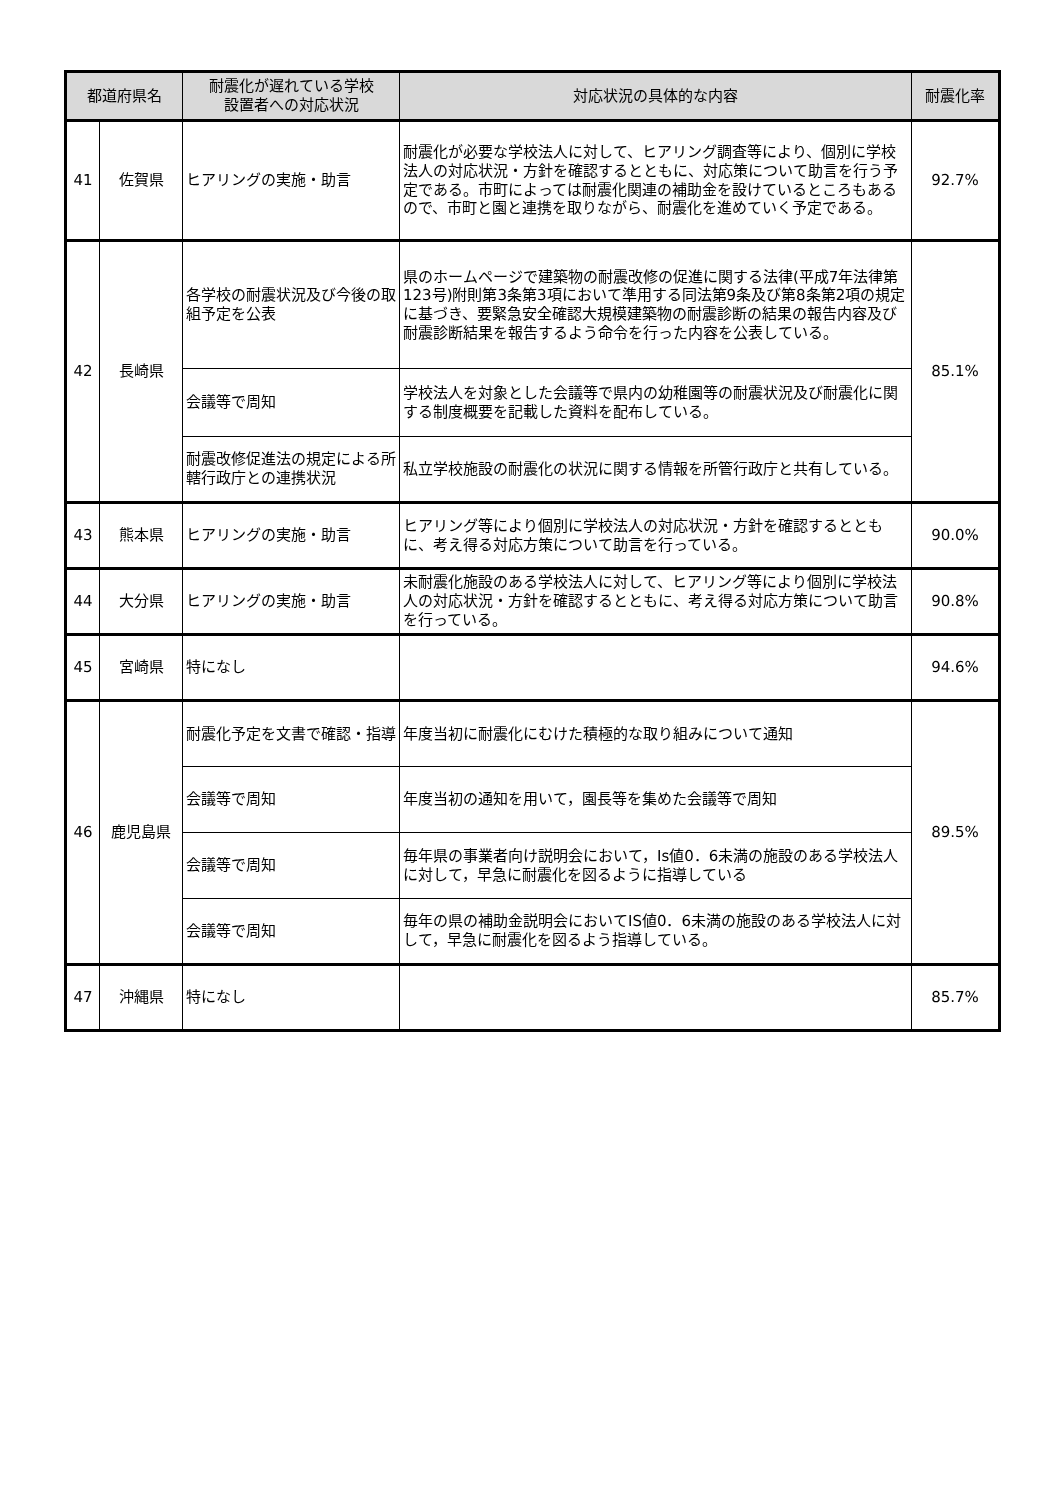| 都道府県名 | | 耐震化が遅れている学校 設置者への対応状況 | 対応状況の具体的な内容 | 耐震化率 |
| --- | --- | --- | --- | --- |
| 41 | 佐賀県 | ヒアリングの実施・助言 | 耐震化が必要な学校法人に対して、ヒアリング調査等により、個別に学校法人の対応状況・方針を確認するとともに、対応策について助言を行う予定である。市町によっては耐震化関連の補助金を設けているところもあるので、市町と園と連携を取りながら、耐震化を進めていく予定である。 | 92.7% |
| 42 | 長崎県 | 各学校の耐震状況及び今後の取組予定を公表 | 県のホームページで建築物の耐震改修の促進に関する法律(平成7年法律第123号)附則第3条第3項において準用する同法第9条及び第8条第2項の規定に基づき、要緊急安全確認大規模建築物の耐震診断の結果の報告内容及び耐震診断結果を報告するよう命令を行った内容を公表している。 | 85.1% |
| | | 会議等で周知 | 学校法人を対象とした会議等で県内の幼稚園等の耐震状況及び耐震化に関する制度概要を記載した資料を配布している。 | |
| | | 耐震改修促進法の規定による所轄行政庁との連携状況 | 私立学校施設の耐震化の状況に関する情報を所管行政庁と共有している。 | |
| 43 | 熊本県 | ヒアリングの実施・助言 | ヒアリング等により個別に学校法人の対応状況・方針を確認するとともに、考え得る対応方策について助言を行っている。 | 90.0% |
| 44 | 大分県 | ヒアリングの実施・助言 | 未耐震化施設のある学校法人に対して、ヒアリング等により個別に学校法人の対応状況・方針を確認するとともに、考え得る対応方策について助言を行っている。 | 90.8% |
| 45 | 宮崎県 | 特になし | | 94.6% |
| 46 | 鹿児島県 | 耐震化予定を文書で確認・指導 | 年度当初に耐震化にむけた積極的な取り組みについて通知 | 89.5% |
| | | 会議等で周知 | 年度当初の通知を用いて，園長等を集めた会議等で周知 | |
| | | 会議等で周知 | 毎年県の事業者向け説明会において，Is値0．6未満の施設のある学校法人に対して，早急に耐震化を図るように指導している | |
| | | 会議等で周知 | 毎年の県の補助金説明会においてIS値0．6未満の施設のある学校法人に対して，早急に耐震化を図るよう指導している。 | |
| 47 | 沖縄県 | 特になし | | 85.7% |